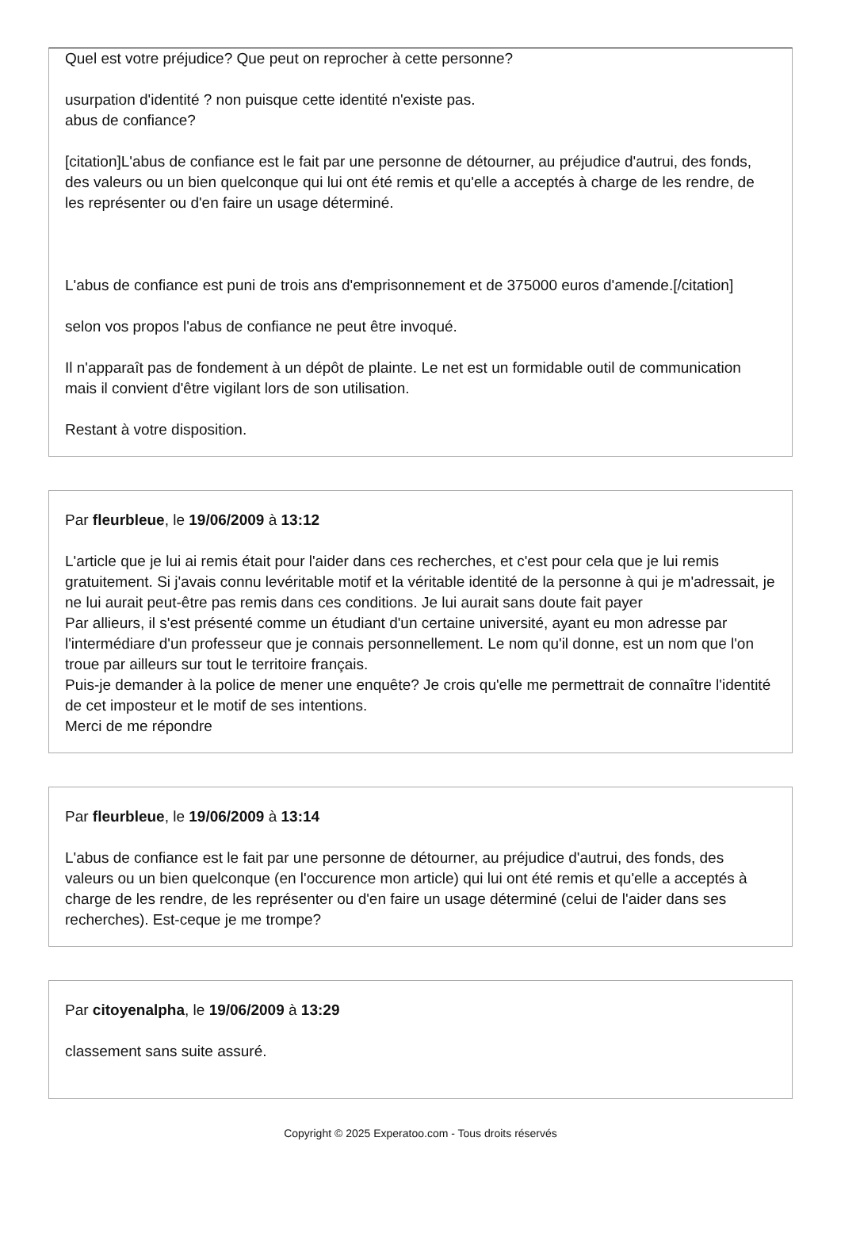Quel est votre préjudice? Que peut on reprocher à cette personne?
usurpation d'identité ? non puisque cette identité n'existe pas.
abus de confiance?
[citation]L'abus de confiance est le fait par une personne de détourner, au préjudice d'autrui, des fonds, des valeurs ou un bien quelconque qui lui ont été remis et qu'elle a acceptés à charge de les rendre, de les représenter ou d'en faire un usage déterminé.
L'abus de confiance est puni de trois ans d'emprisonnement et de 375000 euros d'amende.[/citation]
selon vos propos l'abus de confiance ne peut être invoqué.
Il n'apparaît pas de fondement à un dépôt de plainte. Le net est un formidable outil de communication mais il convient d'être vigilant lors de son utilisation.
Restant à votre disposition.
Par fleurbleue, le 19/06/2009 à 13:12
L'article que je lui ai remis était pour l'aider dans ces recherches, et c'est pour cela que je lui remis gratuitement. Si j'avais connu levéritable motif et la véritable identité de la personne à qui je m'adressait, je ne lui aurait peut-être pas remis dans ces conditions. Je lui aurait sans doute fait payer
Par allieurs, il s'est présenté comme un étudiant d'un certaine université, ayant eu mon adresse par l'intermédiare d'un professeur que je connais personnellement. Le nom qu'il donne, est un nom que l'on troue par ailleurs sur tout le territoire français.
Puis-je demander à la police de mener une enquête? Je crois qu'elle me permettrait de connaître l'identité de cet imposteur et le motif de ses intentions.
Merci de me répondre
Par fleurbleue, le 19/06/2009 à 13:14
L'abus de confiance est le fait par une personne de détourner, au préjudice d'autrui, des fonds, des valeurs ou un bien quelconque (en l'occurence mon article) qui lui ont été remis et qu'elle a acceptés à charge de les rendre, de les représenter ou d'en faire un usage déterminé (celui de l'aider dans ses recherches). Est-ceque je me trompe?
Par citoyenalpha, le 19/06/2009 à 13:29
classement sans suite assuré.
Copyright © 2025 Experatoo.com - Tous droits réservés